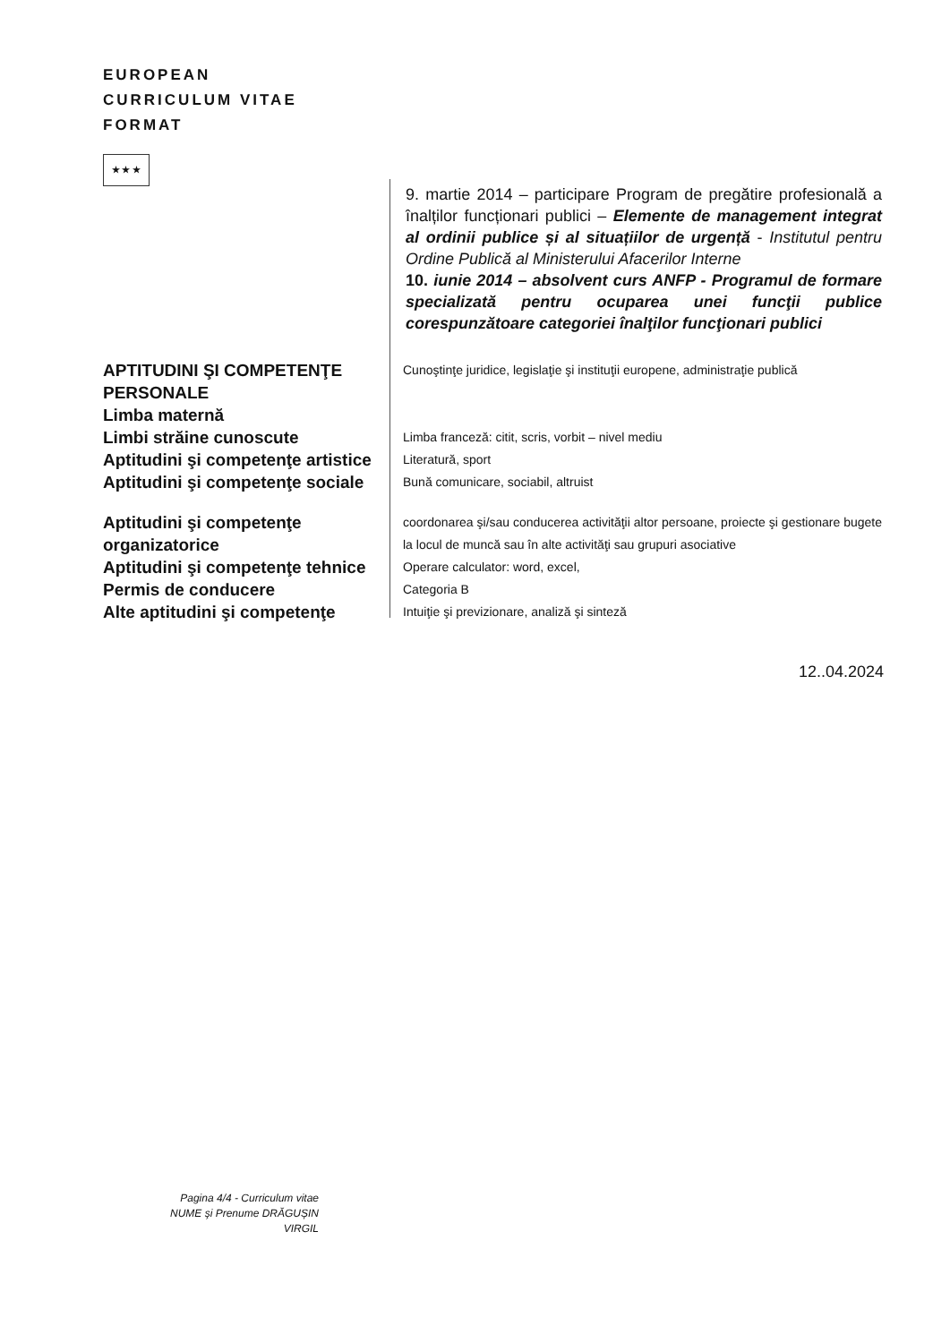EUROPEAN
CURRICULUM VITAE
FORMAT
★ ★ ★
9. martie 2014 – participare Program de pregătire profesională a înalților funcționari publici – Elemente de management integrat al ordinii publice și al situațiilor de urgență - Institutul pentru Ordine Publică al Ministerului Afacerilor Interne
10. iunie 2014 – absolvent curs ANFP - Programul de formare specializată pentru ocuparea unei funcţii publice corespunzătoare categoriei înalţilor funcţionari publici
APTITUDINI ŞI COMPETENŢE PERSONALE
Limba maternă
Cunoştinţe juridice, legislaţie şi instituţii europene, administraţie publică
Limbi străine cunoscute
Limba franceză: citit, scris, vorbit – nivel mediu
Aptitudini şi competenţe artistice
Literatură, sport
Aptitudini şi competenţe sociale
Bună comunicare, sociabil, altruist
Aptitudini şi competenţe organizatorice
coordonarea şi/sau conducerea activităţii altor persoane, proiecte şi gestionare bugete la locul de muncă sau în alte activităţi sau grupuri asociative
Aptitudini şi competenţe tehnice
Operare calculator: word, excel,
Permis de conducere
Categoria B
Alte aptitudini şi competenţe
Intuiţie şi previzionare, analiză şi sinteză
12..04.2024
Pagina 4/4 - Curriculum vitae
NUME şi Prenume DRĂGUȘIN VIRGIL